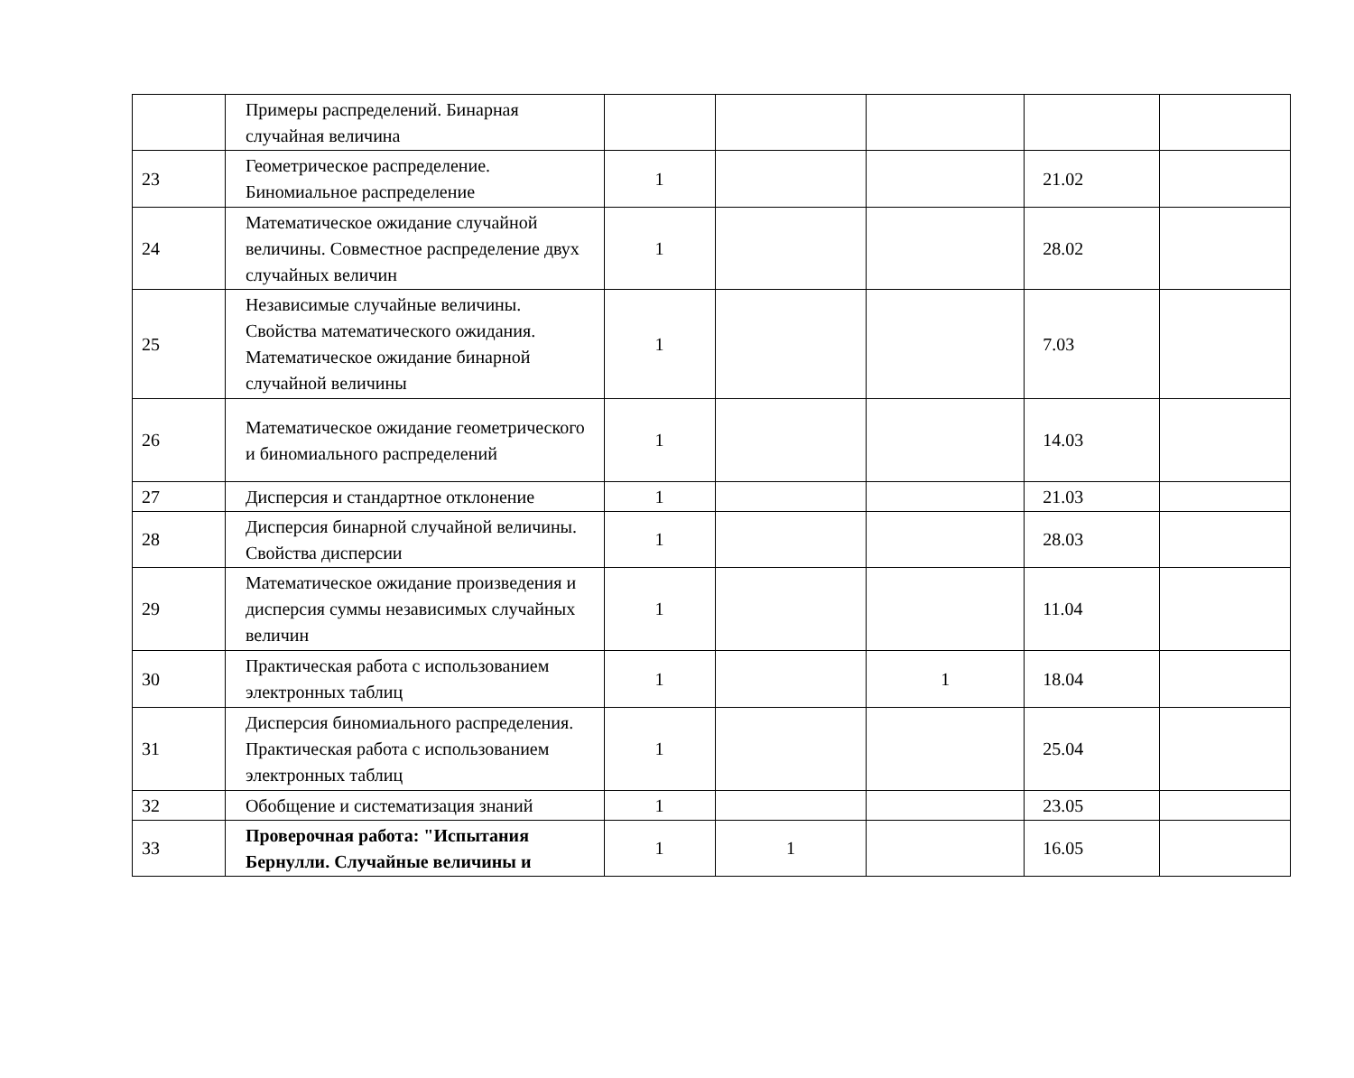| | Примеры распределений. Бинарная случайная величина | | | | | |
| 23 | Геометрическое распределение. Биномиальное распределение | 1 | | | 21.02 | |
| 24 | Математическое ожидание случайной величины. Совместное распределение двух случайных величин | 1 | | | 28.02 | |
| 25 | Независимые случайные величины. Свойства математического ожидания. Математическое ожидание бинарной случайной величины | 1 | | | 7.03 | |
| 26 | Математическое ожидание геометрического и биномиального распределений | 1 | | | 14.03 | |
| 27 | Дисперсия и стандартное отклонение | 1 | | | 21.03 | |
| 28 | Дисперсия бинарной случайной величины. Свойства дисперсии | 1 | | | 28.03 | |
| 29 | Математическое ожидание произведения и дисперсия суммы независимых случайных величин | 1 | | | 11.04 | |
| 30 | Практическая работа с использованием электронных таблиц | 1 | | 1 | 18.04 | |
| 31 | Дисперсия биномиального распределения. Практическая работа с использованием электронных таблиц | 1 | | | 25.04 | |
| 32 | Обобщение и систематизация знаний | 1 | | | 23.05 | |
| 33 | Проверочная работа: "Испытания Бернулли. Случайные величины и | 1 | 1 | | 16.05 | |